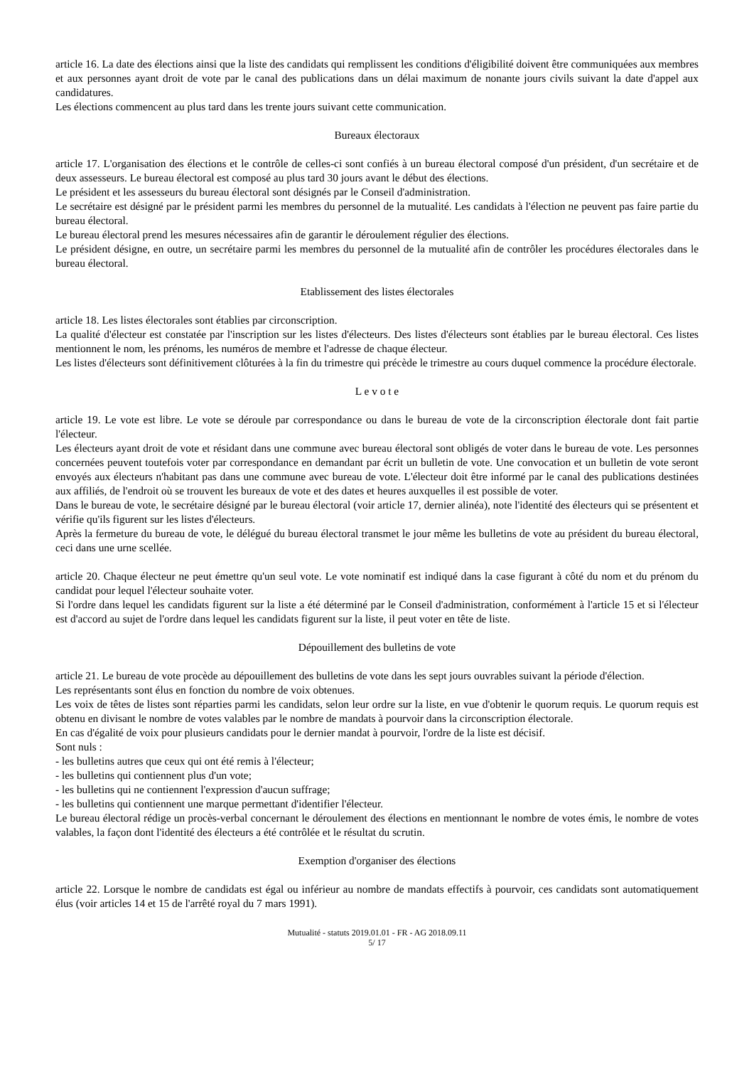article 16. La date des élections ainsi que la liste des candidats qui remplissent les conditions d'éligibilité doivent être communiquées aux membres et aux personnes ayant droit de vote par le canal des publications dans un délai maximum de nonante jours civils suivant la date d'appel aux candidatures.
Les élections commencent au plus tard dans les trente jours suivant cette communication.
Bureaux électoraux
article 17. L'organisation des élections et le contrôle de celles-ci sont confiés à un bureau électoral composé d'un président, d'un secrétaire et de deux assesseurs. Le bureau électoral est composé au plus tard 30 jours avant le début des élections.
Le président et les assesseurs du bureau électoral sont désignés par le Conseil d'administration.
Le secrétaire est désigné par le président parmi les membres du personnel de la mutualité. Les candidats à l'élection ne peuvent pas faire partie du bureau électoral.
Le bureau électoral prend les mesures nécessaires afin de garantir le déroulement régulier des élections.
Le président désigne, en outre, un secrétaire parmi les membres du personnel de la mutualité afin de contrôler les procédures électorales dans le bureau électoral.
Etablissement des listes électorales
article 18. Les listes électorales sont établies par circonscription.
La qualité d'électeur est constatée par l'inscription sur les listes d'électeurs. Des listes d'électeurs sont établies par le bureau électoral. Ces listes mentionnent le nom, les prénoms, les numéros de membre et l'adresse de chaque électeur.
Les listes d'électeurs sont définitivement clôturées à la fin du trimestre qui précède le trimestre au cours duquel commence la procédure électorale.
L e v o t e
article 19. Le vote est libre. Le vote se déroule par correspondance ou dans le bureau de vote de la circonscription électorale dont fait partie l'électeur.
Les électeurs ayant droit de vote et résidant dans une commune avec bureau électoral sont obligés de voter dans le bureau de vote. Les personnes concernées peuvent toutefois voter par correspondance en demandant par écrit un bulletin de vote. Une convocation et un bulletin de vote seront envoyés aux électeurs n'habitant pas dans une commune avec bureau de vote. L'électeur doit être informé par le canal des publications destinées aux affiliés, de l'endroit où se trouvent les bureaux de vote et des dates et heures auxquelles il est possible de voter.
Dans le bureau de vote, le secrétaire désigné par le bureau électoral (voir article 17, dernier alinéa), note l'identité des électeurs qui se présentent et vérifie qu'ils figurent sur les listes d'électeurs.
Après la fermeture du bureau de vote, le délégué du bureau électoral transmet le jour même les bulletins de vote au président du bureau électoral, ceci dans une urne scellée.
article 20. Chaque électeur ne peut émettre qu'un seul vote. Le vote nominatif est indiqué dans la case figurant à côté du nom et du prénom du candidat pour lequel l'électeur souhaite voter.
Si l'ordre dans lequel les candidats figurent sur la liste a été déterminé par le Conseil d'administration, conformément à l'article 15 et si l'électeur est d'accord au sujet de l'ordre dans lequel les candidats figurent sur la liste, il peut voter en tête de liste.
Dépouillement des bulletins de vote
article 21. Le bureau de vote procède au dépouillement des bulletins de vote dans les sept jours ouvrables suivant la période d'élection.
Les représentants sont élus en fonction du nombre de voix obtenues.
Les voix de têtes de listes sont réparties parmi les candidats, selon leur ordre sur la liste, en vue d'obtenir le quorum requis. Le quorum requis est obtenu en divisant le nombre de votes valables par le nombre de mandats à pourvoir dans la circonscription électorale.
En cas d'égalité de voix pour plusieurs candidats pour le dernier mandat à pourvoir, l'ordre de la liste est décisif.
Sont nuls :
- les bulletins autres que ceux qui ont été remis à l'électeur;
- les bulletins qui contiennent plus d'un vote;
- les bulletins qui ne contiennent l'expression d'aucun suffrage;
- les bulletins qui contiennent une marque permettant d'identifier l'électeur.
Le bureau électoral rédige un procès-verbal concernant le déroulement des élections en mentionnant le nombre de votes émis, le nombre de votes valables, la façon dont l'identité des électeurs a été contrôlée et le résultat du scrutin.
Exemption d'organiser des élections
article 22. Lorsque le nombre de candidats est égal ou inférieur au nombre de mandats effectifs à pourvoir, ces candidats sont automatiquement élus (voir articles 14 et 15 de l'arrêté royal du 7 mars 1991).
Mutualité - statuts 2019.01.01 - FR - AG 2018.09.11
5/ 17